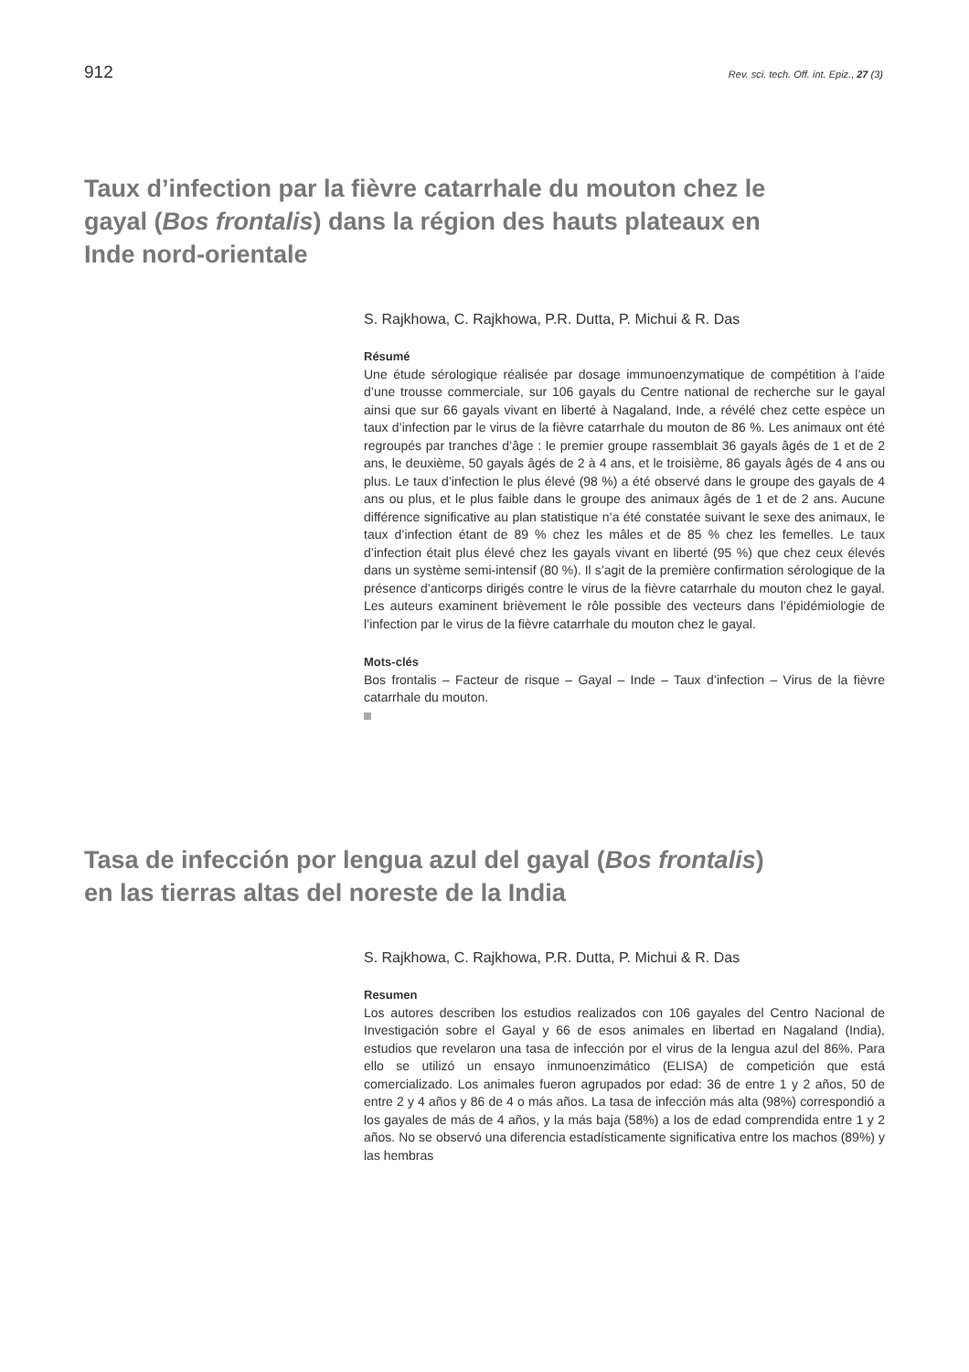912 Rev. sci. tech. Off. int. Epiz., 27 (3)
Taux d’infection par la fièvre catarrhale du mouton chez le gayal (Bos frontalis) dans la région des hauts plateaux en Inde nord-orientale
S. Rajkhowa, C. Rajkhowa, P.R. Dutta, P. Michui & R. Das
Résumé
Une étude sérologique réalisée par dosage immunoenzymatique de compétition à l’aide d’une trousse commerciale, sur 106 gayals du Centre national de recherche sur le gayal ainsi que sur 66 gayals vivant en liberté à Nagaland, Inde, a révélé chez cette espèce un taux d’infection par le virus de la fièvre catarrhale du mouton de 86 %. Les animaux ont été regroupés par tranches d’âge : le premier groupe rassemblait 36 gayals âgés de 1 et de 2 ans, le deuxième, 50 gayals âgés de 2 à 4 ans, et le troisième, 86 gayals âgés de 4 ans ou plus. Le taux d’infection le plus élevé (98 %) a été observé dans le groupe des gayals de 4 ans ou plus, et le plus faible dans le groupe des animaux âgés de 1 et de 2 ans. Aucune différence significative au plan statistique n’a été constatée suivant le sexe des animaux, le taux d’infection étant de 89 % chez les mâles et de 85 % chez les femelles. Le taux d’infection était plus élevé chez les gayals vivant en liberté (95 %) que chez ceux élevés dans un système semi-intensif (80 %). Il s’agit de la première confirmation sérologique de la présence d’anticorps dirigés contre le virus de la fièvre catarrhale du mouton chez le gayal. Les auteurs examinent brièvement le rôle possible des vecteurs dans l’épidémiologie de l’infection par le virus de la fièvre catarrhale du mouton chez le gayal.
Mots-clés
Bos frontalis – Facteur de risque – Gayal – Inde – Taux d’infection – Virus de la fièvre catarrhale du mouton.
Tasa de infección por lengua azul del gayal (Bos frontalis) en las tierras altas del noreste de la India
S. Rajkhowa, C. Rajkhowa, P.R. Dutta, P. Michui & R. Das
Resumen
Los autores describen los estudios realizados con 106 gayales del Centro Nacional de Investigación sobre el Gayal y 66 de esos animales en libertad en Nagaland (India), estudios que revelaron una tasa de infección por el virus de la lengua azul del 86%. Para ello se utilizó un ensayo inmunoenzimático (ELISA) de competición que está comercializado. Los animales fueron agrupados por edad: 36 de entre 1 y 2 años, 50 de entre 2 y 4 años y 86 de 4 o más años. La tasa de infección más alta (98%) correspondió a los gayales de más de 4 años, y la más baja (58%) a los de edad comprendida entre 1 y 2 años. No se observó una diferencia estadísticamente significativa entre los machos (89%) y las hembras